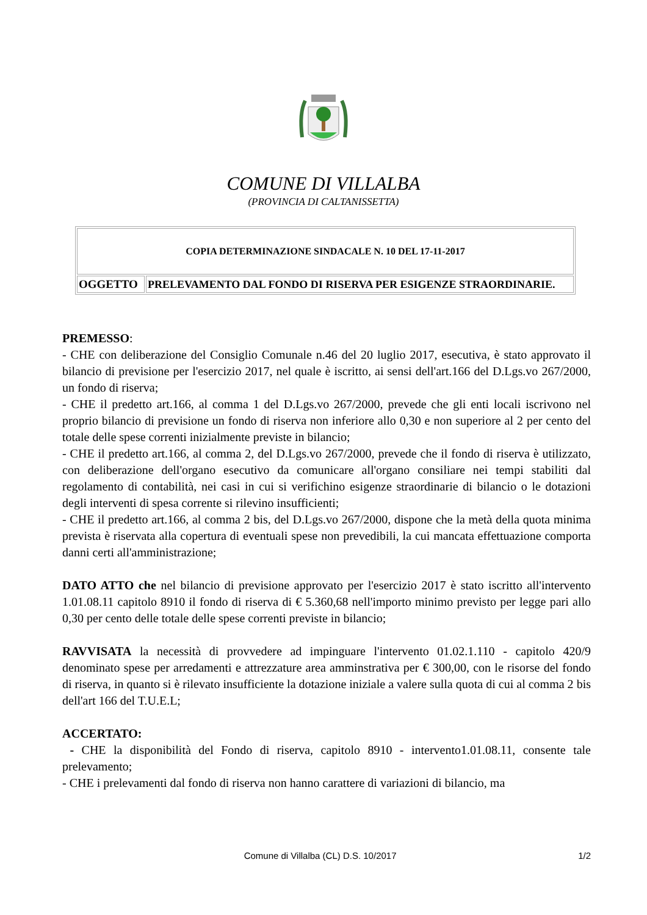COMUNE DI VILLALBA
(PROVINCIA DI CALTANISSETTA)
| COPIA DETERMINAZIONE SINDACALE N. 10 DEL 17-11-2017 | |
| OGGETTO | PRELEVAMENTO DAL FONDO DI RISERVA PER ESIGENZE STRAORDINARIE. |
PREMESSO:
- CHE con deliberazione del Consiglio Comunale n.46 del 20 luglio 2017, esecutiva, è stato approvato il bilancio di previsione per l'esercizio 2017, nel quale è iscritto, ai sensi dell'art.166 del D.Lgs.vo 267/2000, un fondo di riserva;
- CHE il predetto art.166, al comma 1 del D.Lgs.vo 267/2000, prevede che gli enti locali iscrivono nel proprio bilancio di previsione un fondo di riserva non inferiore allo 0,30 e non superiore al 2 per cento del totale delle spese correnti inizialmente previste in bilancio;
- CHE il predetto art.166, al comma 2, del D.Lgs.vo 267/2000, prevede che il fondo di riserva è utilizzato, con deliberazione dell'organo esecutivo da comunicare all'organo consiliare nei tempi stabiliti dal regolamento di contabilità, nei casi in cui si verifichino esigenze straordinarie di bilancio o le dotazioni degli interventi di spesa corrente si rilevino insufficienti;
- CHE il predetto art.166, al comma 2 bis, del D.Lgs.vo 267/2000, dispone che la metà della quota minima prevista è riservata alla copertura di eventuali spese non prevedibili, la cui mancata effettuazione comporta danni certi all'amministrazione;
DATO ATTO che nel bilancio di previsione approvato per l'esercizio 2017 è stato iscritto all'intervento 1.01.08.11 capitolo 8910 il fondo di riserva di € 5.360,68 nell'importo minimo previsto per legge pari allo 0,30 per cento delle totale delle spese correnti previste in bilancio;
RAVVISATA la necessità di provvedere ad impinguare l'intervento 01.02.1.110 - capitolo 420/9 denominato spese per arredamenti e attrezzature area amminstrativa per € 300,00, con le risorse del fondo di riserva, in quanto si è rilevato insufficiente la dotazione iniziale a valere sulla quota di cui al comma 2 bis dell'art 166 del T.U.E.L;
ACCERTATO:
- CHE la disponibilità del Fondo di riserva, capitolo 8910 - intervento1.01.08.11, consente tale prelevamento;
- CHE i prelevamenti dal fondo di riserva non hanno carattere di variazioni di bilancio, ma
Comune di Villalba (CL) D.S. 10/2017 1/2